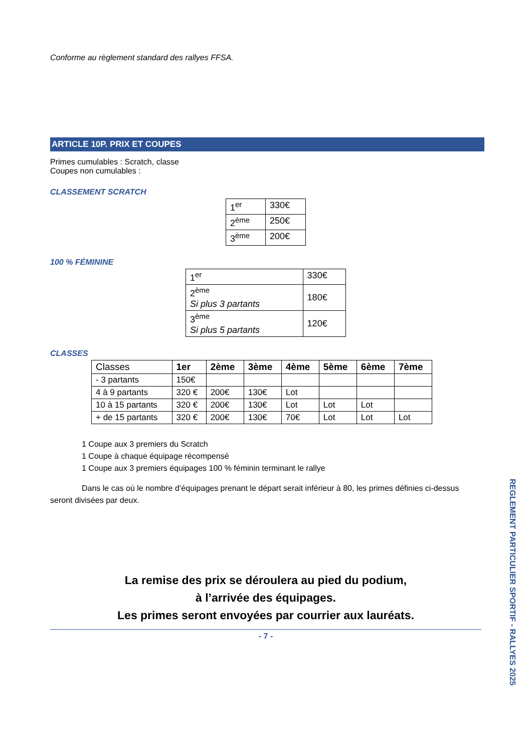Conforme au règlement standard des rallyes FFSA.
ARTICLE 10P. PRIX ET COUPES
Primes cumulables : Scratch, classe
Coupes non cumulables :
CLASSEMENT SCRATCH
| 1<sup>er</sup> | 330€ |
| 2<sup>ème</sup> | 250€ |
| 3<sup>ème</sup> | 200€ |
100 % FÉMININE
| 1<sup>er</sup> | 330€ |
| 2<sup>ème</sup> Si plus 3 partants | 180€ |
| 3<sup>ème</sup> Si plus 5 partants | 120€ |
CLASSES
| Classes | 1er | 2ème | 3ème | 4ème | 5ème | 6ème | 7ème |
| - 3 partants | 150€ | | | | | | |
| 4 à 9 partants | 320 € | 200€ | 130€ | Lot | | | |
| 10 à 15 partants | 320 € | 200€ | 130€ | Lot | Lot | Lot | |
| + de 15 partants | 320 € | 200€ | 130€ | 70€ | Lot | Lot | Lot |
1 Coupe aux 3 premiers du Scratch
1 Coupe à chaque équipage récompensé
1 Coupe aux 3 premiers équipages 100 % féminin terminant le rallye
Dans le cas où le nombre d’équipages prenant le départ serait inférieur à 80, les primes définies ci-dessus seront divisées par deux.
La remise des prix se déroulera au pied du podium,
à l’arrivée des équipages.
Les primes seront envoyées par courrier aux lauréats.
- 7 -
REGLEMENT PARTICULIER SPORTIF - RALLYES 2025